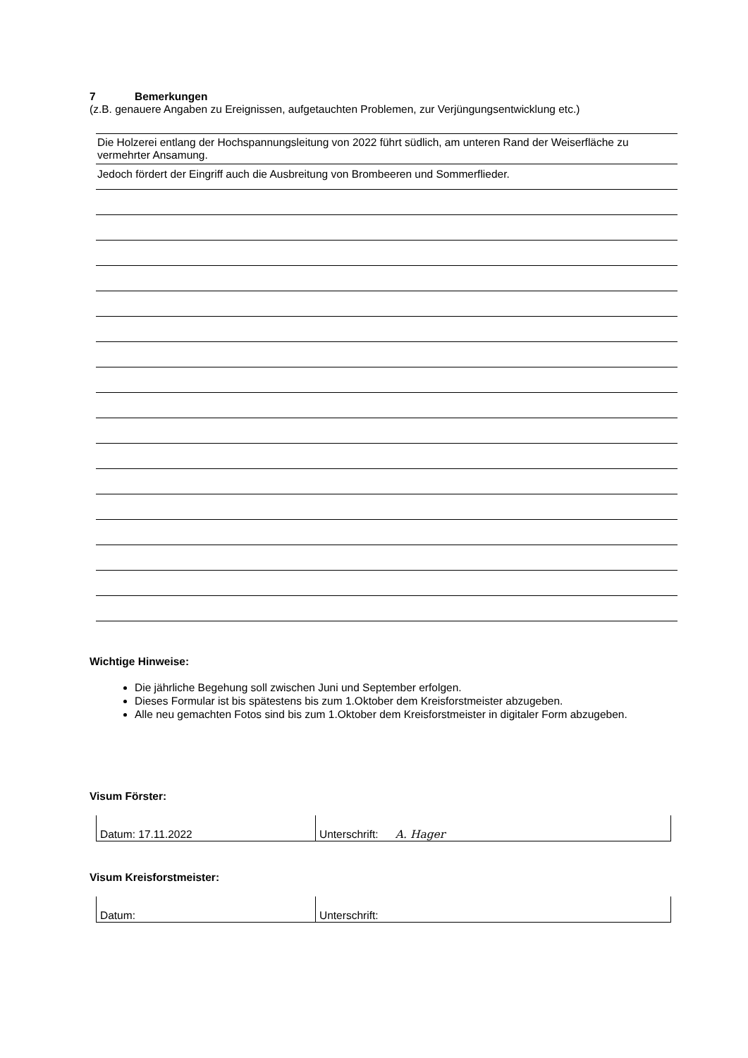7 Bemerkungen
(z.B. genauere Angaben zu Ereignissen, aufgetauchten Problemen, zur Verjüngungsentwicklung etc.)
Die Holzerei entlang der Hochspannungsleitung von 2022 führt südlich, am unteren Rand der Weiserfläche zu vermehrter Ansamung.
Jedoch fördert der Eingriff auch die Ausbreitung von Brombeeren und Sommerflieder.
Wichtige Hinweise:
Die jährliche Begehung soll zwischen Juni und September erfolgen.
Dieses Formular ist bis spätestens bis zum 1.Oktober dem Kreisforstmeister abzugeben.
Alle neu gemachten Fotos sind bis zum 1.Oktober dem Kreisforstmeister in digitaler Form abzugeben.
Visum Förster:
| Datum: 17.11.2022 | Unterschrift: A. Hager |
Visum Kreisforstmeister:
| Datum: | Unterschrift: |